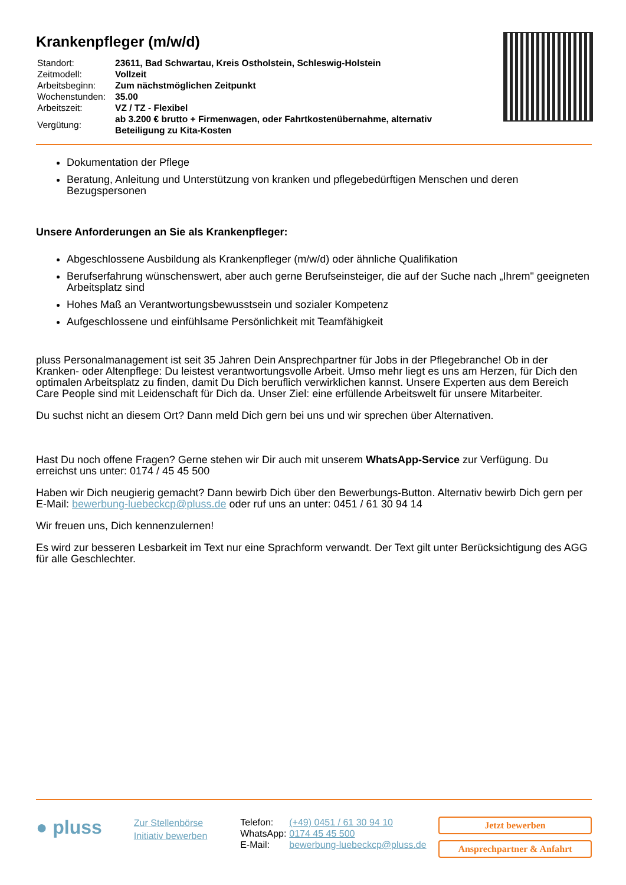Krankenpfleger (m/w/d)
| Standort: | 23611, Bad Schwartau, Kreis Ostholstein, Schleswig-Holstein |
| Zeitmodell: | Vollzeit |
| Arbeitsbeginn: | Zum nächstmöglichen Zeitpunkt |
| Wochenstunden: | 35.00 |
| Arbeitszeit: | VZ / TZ - Flexibel |
| Vergütung: | ab 3.200 € brutto + Firmenwagen, oder Fahrtkostenübernahme, alternativ Beteiligung zu Kita-Kosten |
Dokumentation der Pflege
Beratung, Anleitung und Unterstützung von kranken und pflegebedürftigen Menschen und deren Bezugspersonen
Unsere Anforderungen an Sie als Krankenpfleger:
Abgeschlossene Ausbildung als Krankenpfleger (m/w/d) oder ähnliche Qualifikation
Berufserfahrung wünschenswert, aber auch gerne Berufseinsteiger, die auf der Suche nach „Ihrem" geeigneten Arbeitsplatz sind
Hohes Maß an Verantwortungsbewusstsein und sozialer Kompetenz
Aufgeschlossene und einfühlsame Persönlichkeit mit Teamfähigkeit
pluss Personalmanagement ist seit 35 Jahren Dein Ansprechpartner für Jobs in der Pflegebranche! Ob in der Kranken- oder Altenpflege: Du leistest verantwortungsvolle Arbeit. Umso mehr liegt es uns am Herzen, für Dich den optimalen Arbeitsplatz zu finden, damit Du Dich beruflich verwirklichen kannst. Unsere Experten aus dem Bereich Care People sind mit Leidenschaft für Dich da. Unser Ziel: eine erfüllende Arbeitswelt für unsere Mitarbeiter.
Du suchst nicht an diesem Ort? Dann meld Dich gern bei uns und wir sprechen über Alternativen.
Hast Du noch offene Fragen? Gerne stehen wir Dir auch mit unserem WhatsApp-Service zur Verfügung. Du erreichst uns unter: 0174 / 45 45 500
Haben wir Dich neugierig gemacht? Dann bewirb Dich über den Bewerbungs-Button. Alternativ bewirb Dich gern per E-Mail: bewerbung-luebeckcp@pluss.de oder ruf uns an unter: 0451 / 61 30 94 14
Wir freuen uns, Dich kennenzulernen!
Es wird zur besseren Lesbarkeit im Text nur eine Sprachform verwandt. Der Text gilt unter Berücksichtigung des AGG für alle Geschlechter.
● pluss
Zur Stellenbörse
Initiativ bewerben
| Telefon: | (+49) 0451 / 61 30 94 10 |
| WhatsApp: | 0174 45 45 500 |
| E-Mail: | bewerbung-luebeckcp@pluss.de |
Jetzt bewerben
Ansprechpartner & Anfahrt